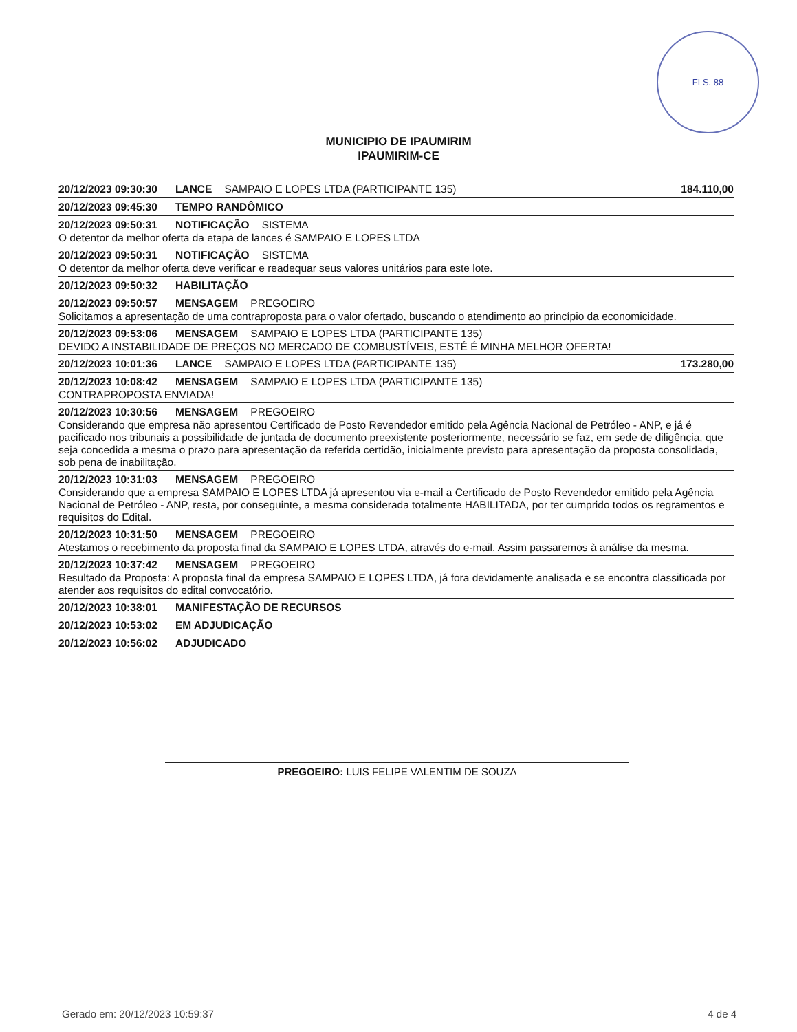FLS. 88
MUNICIPIO DE IPAUMIRIM
IPAUMIRIM-CE
20/12/2023 09:30:30 LANCE SAMPAIO E LOPES LTDA (PARTICIPANTE 135) 184.110,00
20/12/2023 09:45:30 TEMPO RANDÔMICO
20/12/2023 09:50:31 NOTIFICAÇÃO SISTEMA
O detentor da melhor oferta da etapa de lances é SAMPAIO E LOPES LTDA
20/12/2023 09:50:31 NOTIFICAÇÃO SISTEMA
O detentor da melhor oferta deve verificar e readequar seus valores unitários para este lote.
20/12/2023 09:50:32 HABILITAÇÃO
20/12/2023 09:50:57 MENSAGEM PREGOEIRO
Solicitamos a apresentação de uma contraproposta para o valor ofertado, buscando o atendimento ao princípio da economicidade.
20/12/2023 09:53:06 MENSAGEM SAMPAIO E LOPES LTDA (PARTICIPANTE 135)
DEVIDO A INSTABILIDADE DE PREÇOS NO MERCADO DE COMBUSTÍVEIS, ESTÉ É MINHA MELHOR OFERTA!
20/12/2023 10:01:36 LANCE SAMPAIO E LOPES LTDA (PARTICIPANTE 135) 173.280,00
20/12/2023 10:08:42 MENSAGEM SAMPAIO E LOPES LTDA (PARTICIPANTE 135)
CONTRAPROPOSTA ENVIADA!
20/12/2023 10:30:56 MENSAGEM PREGOEIRO
Considerando que empresa não apresentou Certificado de Posto Revendedor emitido pela Agência Nacional de Petróleo - ANP, e já é pacificado nos tribunais a possibilidade de juntada de documento preexistente posteriormente, necessário se faz, em sede de diligência, que seja concedida a mesma o prazo para apresentação da referida certidão, inicialmente previsto para apresentação da proposta consolidada, sob pena de inabilitação.
20/12/2023 10:31:03 MENSAGEM PREGOEIRO
Considerando que a empresa SAMPAIO E LOPES LTDA já apresentou via e-mail a Certificado de Posto Revendedor emitido pela Agência Nacional de Petróleo - ANP, resta, por conseguinte, a mesma considerada totalmente HABILITADA, por ter cumprido todos os regramentos e requisitos do Edital.
20/12/2023 10:31:50 MENSAGEM PREGOEIRO
Atestamos o recebimento da proposta final da SAMPAIO E LOPES LTDA, através do e-mail. Assim passaremos à análise da mesma.
20/12/2023 10:37:42 MENSAGEM PREGOEIRO
Resultado da Proposta: A proposta final da empresa SAMPAIO E LOPES LTDA, já fora devidamente analisada e se encontra classificada por atender aos requisitos do edital convocatório.
20/12/2023 10:38:01 MANIFESTAÇÃO DE RECURSOS
20/12/2023 10:53:02 EM ADJUDICAÇÃO
20/12/2023 10:56:02 ADJUDICADO
PREGOEIRO: LUIS FELIPE VALENTIM DE SOUZA
Gerado em: 20/12/2023 10:59:37 4 de 4